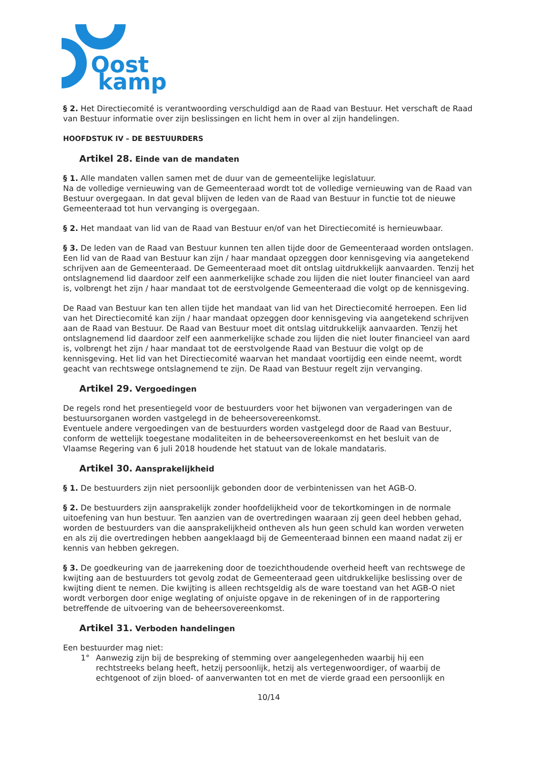Oost
kamp
§ 2. Het Directiecomité is verantwoording verschuldigd aan de Raad van Bestuur. Het verschaft de Raad van Bestuur informatie over zijn beslissingen en licht hem in over al zijn handelingen.
HOOFDSTUK IV – DE BESTUURDERS
Artikel 28. Einde van de mandaten
§ 1. Alle mandaten vallen samen met de duur van de gemeentelijke legislatuur.
Na de volledige vernieuwing van de Gemeenteraad wordt tot de volledige vernieuwing van de Raad van Bestuur overgegaan. In dat geval blijven de leden van de Raad van Bestuur in functie tot de nieuwe Gemeenteraad tot hun vervanging is overgegaan.
§ 2. Het mandaat van lid van de Raad van Bestuur en/of van het Directiecomité is hernieuwbaar.
§ 3. De leden van de Raad van Bestuur kunnen ten allen tijde door de Gemeenteraad worden ontslagen. Een lid van de Raad van Bestuur kan zijn / haar mandaat opzeggen door kennisgeving via aangetekend schrijven aan de Gemeenteraad. De Gemeenteraad moet dit ontslag uitdrukkelijk aanvaarden. Tenzij het ontslagnemend lid daardoor zelf een aanmerkelijke schade zou lijden die niet louter financieel van aard is, volbrengt het zijn / haar mandaat tot de eerstvolgende Gemeenteraad die volgt op de kennisgeving.
De Raad van Bestuur kan ten allen tijde het mandaat van lid van het Directiecomité herroepen. Een lid van het Directiecomité kan zijn / haar mandaat opzeggen door kennisgeving via aangetekend schrijven aan de Raad van Bestuur. De Raad van Bestuur moet dit ontslag uitdrukkelijk aanvaarden. Tenzij het ontslagnemend lid daardoor zelf een aanmerkelijke schade zou lijden die niet louter financieel van aard is, volbrengt het zijn / haar mandaat tot de eerstvolgende Raad van Bestuur die volgt op de kennisgeving. Het lid van het Directiecomité waarvan het mandaat voortijdig een einde neemt, wordt geacht van rechtswege ontslagnemend te zijn. De Raad van Bestuur regelt zijn vervanging.
Artikel 29. Vergoedingen
De regels rond het presentiegeld voor de bestuurders voor het bijwonen van vergaderingen van de bestuursorganen worden vastgelegd in de beheersovereenkomst.
Eventuele andere vergoedingen van de bestuurders worden vastgelegd door de Raad van Bestuur, conform de wettelijk toegestane modaliteiten in de beheersovereenkomst en het besluit van de Vlaamse Regering van 6 juli 2018 houdende het statuut van de lokale mandataris.
Artikel 30. Aansprakelijkheid
§ 1. De bestuurders zijn niet persoonlijk gebonden door de verbintenissen van het AGB-O.
§ 2. De bestuurders zijn aansprakelijk zonder hoofdelijkheid voor de tekortkomingen in de normale uitoefening van hun bestuur. Ten aanzien van de overtredingen waaraan zij geen deel hebben gehad, worden de bestuurders van die aansprakelijkheid ontheven als hun geen schuld kan worden verweten en als zij die overtredingen hebben aangeklaagd bij de Gemeenteraad binnen een maand nadat zij er kennis van hebben gekregen.
§ 3. De goedkeuring van de jaarrekening door de toezichthoudende overheid heeft van rechtswege de kwijting aan de bestuurders tot gevolg zodat de Gemeenteraad geen uitdrukkelijke beslissing over de kwijting dient te nemen. Die kwijting is alleen rechtsgeldig als de ware toestand van het AGB-O niet wordt verborgen door enige weglating of onjuiste opgave in de rekeningen of in de rapportering betreffende de uitvoering van de beheersovereenkomst.
Artikel 31. Verboden handelingen
Een bestuurder mag niet:
1° Aanwezig zijn bij de bespreking of stemming over aangelegenheden waarbij hij een rechtstreeks belang heeft, hetzij persoonlijk, hetzij als vertegenwoordiger, of waarbij de echtgenoot of zijn bloed- of aanverwanten tot en met de vierde graad een persoonlijk en
10/14